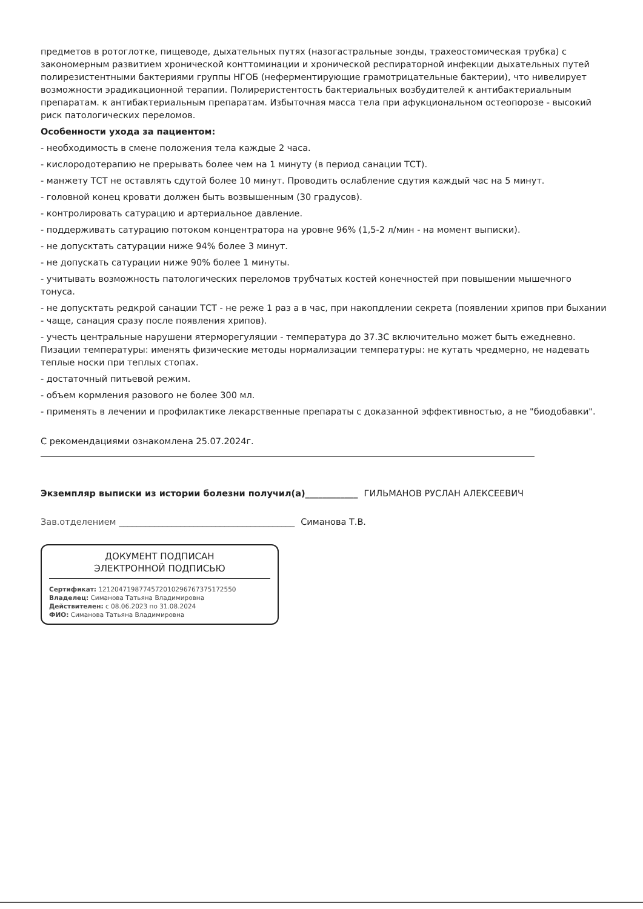предметов в ротоглотке, пищеводе, дыхательных путях (назогастральные зонды, трахеостомическая трубка) с закономерным развитием хронической конттоминации и хронической респираторной инфекции дыхательных путей полирезистентными бактериями группы НГОБ (неферментирующие грамотрицательные бактерии), что нивелирует возможности эрадикационной терапии. Полирeристентость бактериальных возбудителей к антибактериальным препаратам. к антибактериальным препаратам. Избыточная масса тела при афукциональном остеопорозе - высокий риск патологических переломов.
Особенности ухода за пациентом:
- необходимость в смене положения тела каждые 2 часа.
- кислородотерапию не прерывать более чем на 1 минуту (в период санации ТСТ).
- манжету ТСТ не оставлять сдутой более 10 минут. Проводить ослабление сдутия каждый час на 5 минут.
- головной конец кровати должен быть возвышенным (30 градусов).
- контролировать сатурацию и артериальное давление.
- поддерживать сатурацию потоком концентратора на уровне 96% (1,5-2 л/мин - на момент выписки).
- не допусктать сатурации ниже 94% более 3 минут.
- не допускать сатурации ниже 90% более 1 минуты.
- учитывать возможность патологических переломов трубчатых костей конечностей при повышении мышечного тонуса.
- не допусктать редкрой санации ТСТ - не реже 1 раз а в час, при накопдлении секрета (появлении хрипов при быхании - чаще, санация сразу после появления хрипов).
- учесть центральные нарушени ятерморегуляции - температура до 37.3С включительно может быть ежедневно. Пизации температуры: именять физические методы нормализации температуры: не кутать чредмерно, не надевать теплые носки при теплых стопах.
- достаточный питьевой режим.
- объем кормления разового не более 300 мл.
- применять в лечении и профилактике лекарственные препараты с доказанной эффективностью, а не "биодобавки".
С рекомендациями ознакомлена 25.07.2024г.
Экземпляр выписки из истории болезни получил(а)____________ ГИЛЬМАНОВ РУСЛАН АЛЕКСЕЕВИЧ
Зав.отделением ________________________________________ Симанова Т.В.
ДОКУМЕНТ ПОДПИСАН
ЭЛЕКТРОННОЙ ПОДПИСЬЮ
Сертификат: 1212047198774572010296767375172550
Владелец: Симанова Татьяна Владимировна
Действителен: с 08.06.2023 по 31.08.2024
ФИО: Симанова Татьяна Владимировна